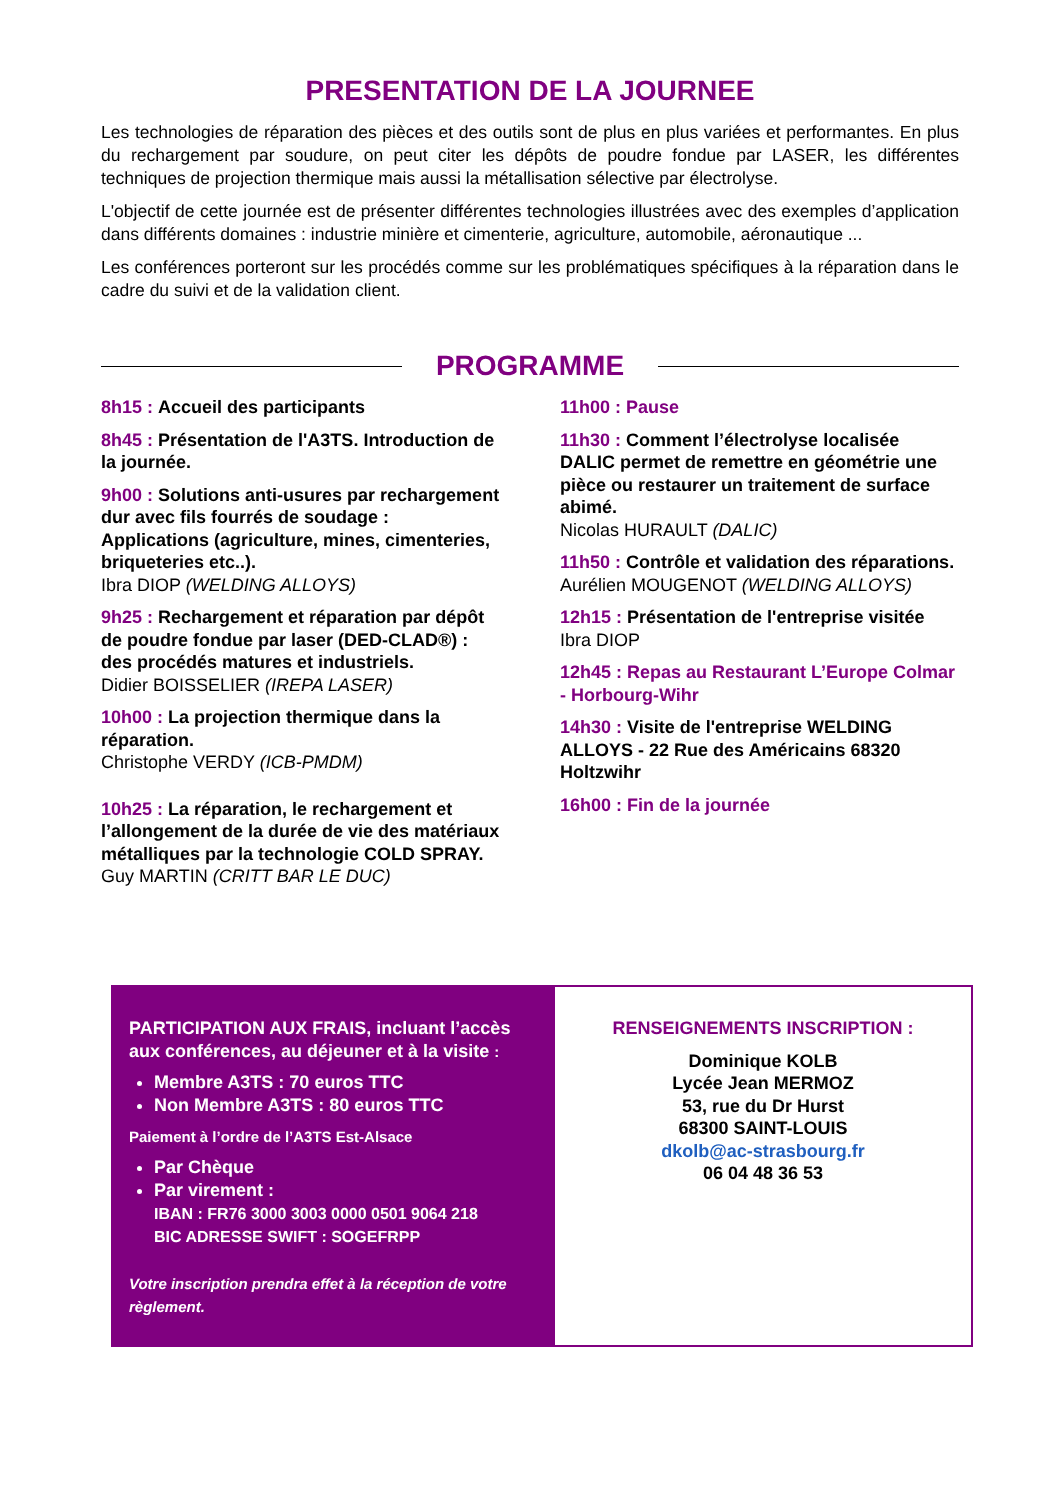PRESENTATION DE LA JOURNEE
Les technologies de réparation des pièces et des outils sont de plus en plus variées et performantes. En plus du rechargement par soudure, on peut citer les dépôts de poudre fondue par LASER, les différentes techniques de projection thermique mais aussi la métallisation sélective par électrolyse.
L'objectif de cette journée est de présenter différentes technologies illustrées avec des exemples d’application dans différents domaines : industrie minière et cimenterie, agriculture, automobile, aéronautique ...
Les conférences porteront sur les procédés comme sur les problématiques spécifiques à la réparation dans le cadre du suivi et de la validation client.
PROGRAMME
8h15 : Accueil des participants
8h45 : Présentation de l'A3TS. Introduction de la journée.
9h00 : Solutions anti-usures par rechargement dur avec fils fourrés de soudage : Applications (agriculture, mines, cimenteries, briqueteries etc..).
Ibra DIOP (WELDING ALLOYS)
9h25 : Rechargement et réparation par dépôt de poudre fondue par laser (DED-CLAD®) : des procédés matures et industriels.
Didier BOISSELIER (IREPA LASER)
10h00 : La projection thermique dans la réparation.
Christophe VERDY (ICB-PMDM)
10h25 : La réparation, le rechargement et l’allongement de la durée de vie des matériaux métalliques par la technologie COLD SPRAY.
Guy MARTIN (CRITT BAR LE DUC)
11h00 : Pause
11h30 : Comment l’électrolyse localisée DALIC permet de remettre en géométrie une pièce ou restaurer un traitement de surface abimé.
Nicolas HURAULT (DALIC)
11h50 : Contrôle et validation des réparations.
Aurélien MOUGENOT (WELDING ALLOYS)
12h15 : Présentation de l'entreprise visitée
Ibra DIOP
12h45 : Repas au Restaurant L’Europe Colmar - Horbourg-Wihr
14h30 : Visite de l'entreprise WELDING ALLOYS - 22 Rue des Américains 68320 Holtzwihr
16h00 : Fin de la journée
PARTICIPATION AUX FRAIS, incluant l’accès aux conférences, au déjeuner et à la visite :
Membre A3TS : 70 euros TTC
Non Membre A3TS : 80 euros TTC
Paiement à l’ordre de l’A3TS Est-Alsace
Par Chèque
Par virement :
IBAN : FR76 3000 3003 0000 0501 9064 218
BIC ADRESSE SWIFT : SOGEFRPP
Votre inscription prendra effet à la réception de votre règlement.
RENSEIGNEMENTS INSCRIPTION :
Dominique KOLB
Lycée Jean MERMOZ
53, rue du Dr Hurst
68300 SAINT-LOUIS
dkolb@ac-strasbourg.fr
06 04 48 36 53